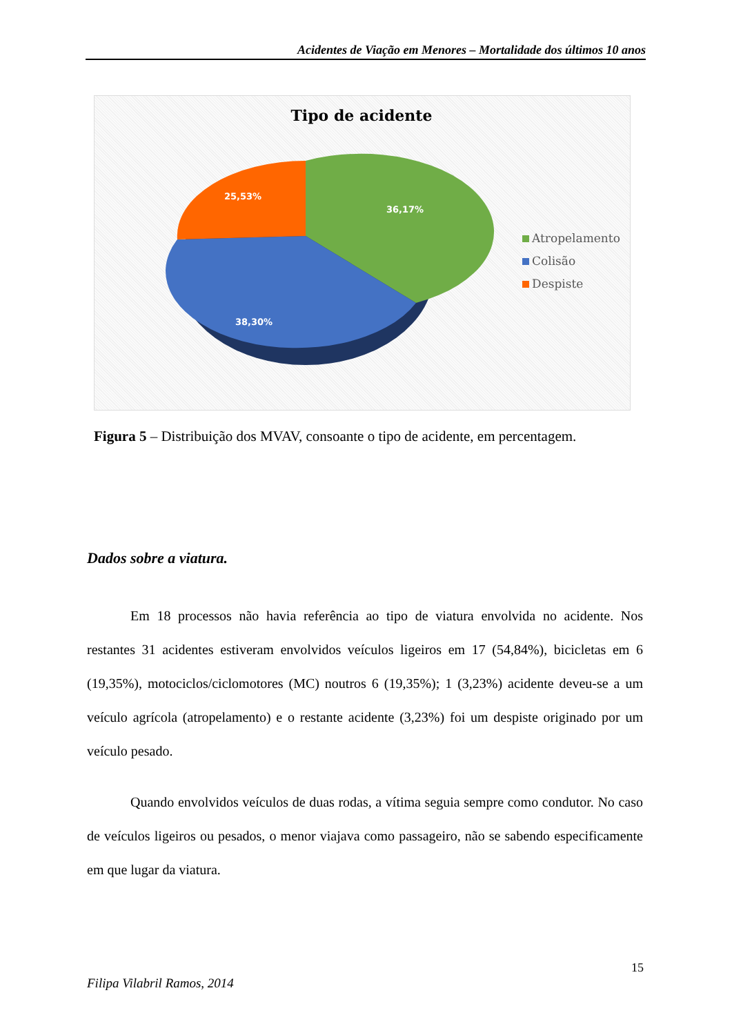Acidentes de Viação em Menores – Mortalidade dos últimos 10 anos
Tipo de acidente
36,17%
25,53%
38,30%
Atropelamento
Colisão
Despiste
Figura 5 – Distribuição dos MVAV, consoante o tipo de acidente, em percentagem.
Dados sobre a viatura.
Em 18 processos não havia referência ao tipo de viatura envolvida no acidente. Nos restantes 31 acidentes estiveram envolvidos veículos ligeiros em 17 (54,84%), bicicletas em 6 (19,35%), motociclos/ciclomotores (MC) noutros 6 (19,35%); 1 (3,23%) acidente deveu-se a um veículo agrícola (atropelamento) e o restante acidente (3,23%) foi um despiste originado por um veículo pesado.
Quando envolvidos veículos de duas rodas, a vítima seguia sempre como condutor. No caso de veículos ligeiros ou pesados, o menor viajava como passageiro, não se sabendo especificamente em que lugar da viatura.
15
Filipa Vilabril Ramos, 2014